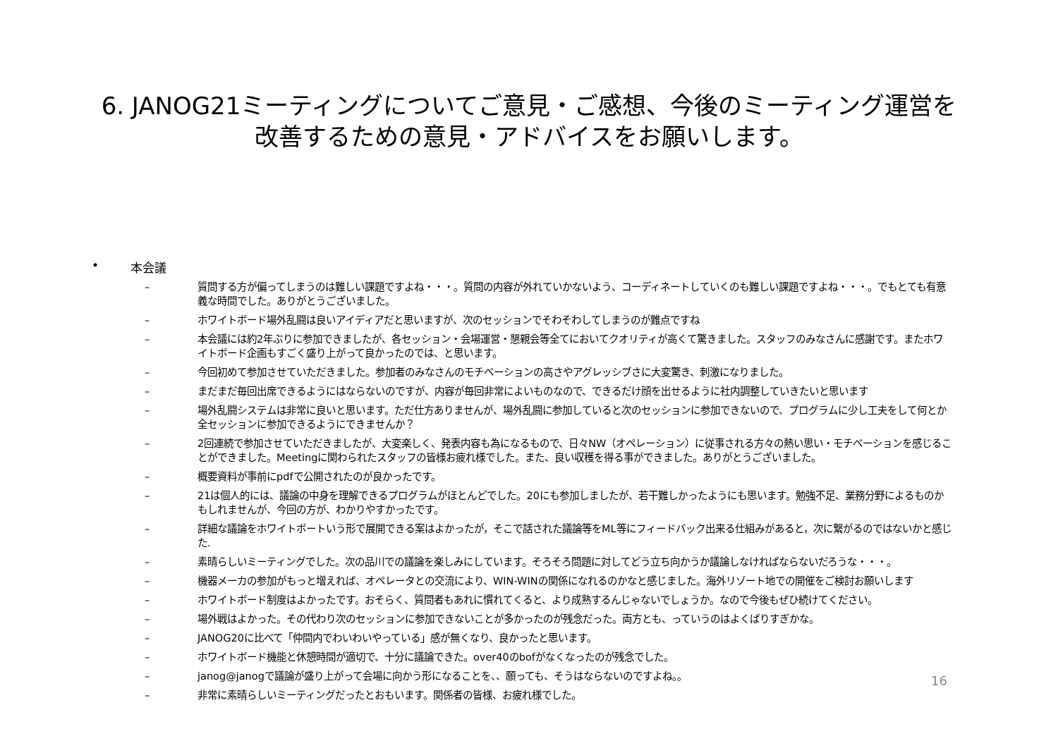6. JANOG21ミーティングについてご意見・ご感想、今後のミーティング運営を
改善するための意見・アドバイスをお願いします。
• 本会議
– 質問する方が偏ってしまうのは難しい課題ですよね・・・。質問の内容が外れていかないよう、コーディネートしていくのも難しい課題ですよね・・・。でもとても有意義な時間でした。ありがとうございました。
– ホワイトボード場外乱闘は良いアイディアだと思いますが、次のセッションでそわそわしてしまうのが難点ですね
– 本会議には約2年ぶりに参加できましたが、各セッション・会場運営・懇親会等全てにおいてクオリティが高くて驚きました。スタッフのみなさんに感謝です。またホワイトボード企画もすごく盛り上がって良かったのでは、と思います。
– 今回初めて参加させていただきました。参加者のみなさんのモチベーションの高さやアグレッシブさに大変驚き、刺激になりました。
– まだまだ毎回出席できるようにはならないのですが、内容が毎回非常によいものなので、できるだけ顔を出せるように社内調整していきたいと思います
– 場外乱闘システムは非常に良いと思います。ただ仕方ありませんが、場外乱闘に参加していると次のセッションに参加できないので、プログラムに少し工夫をして何とか全セッションに参加できるようにできませんか？
– 2回連続で参加させていただきましたが、大変楽しく、発表内容も為になるもので、日々NW（オペレーション）に従事される方々の熱い思い・モチベーションを感じることができました。Meetingに関わられたスタッフの皆様お疲れ様でした。また、良い収穫を得る事ができました。ありがとうございました。
– 概要資料が事前にpdfで公開されたのが良かったです。
– 21は個人的には、議論の中身を理解できるプログラムがほとんどでした。20にも参加しましたが、若干難しかったようにも思います。勉強不足、業務分野によるものかもしれませんが、今回の方が、わかりやすかったです。
– 詳細な議論をホワイトボートいう形で展開できる案はよかったが，そこで話された議論等をML等にフィードバック出来る仕組みがあると，次に繋がるのではないかと感じた.
– 素晴らしいミーティングでした。次の品川での議論を楽しみにしています。そろそろ問題に対してどう立ち向かうか議論しなければならないだろうな・・・。
– 機器メーカの参加がもっと増えれば、オペレータとの交流により、WIN-WINの関係になれるのかなと感じました。海外リゾート地での開催をご検討お願いします
– ホワイトボード制度はよかったです。おそらく、質問者もあれに慣れてくると、より成熟するんじゃないでしょうか。なので今後もぜひ続けてください。
– 場外戦はよかった。その代わり次のセッションに参加できないことが多かったのが残念だった。両方とも、っていうのはよくばりすぎかな。
– JANOG20に比べて「仲間内でわいわいやっている」感が無くなり、良かったと思います。
– ホワイトボード機能と休憩時間が適切で、十分に議論できた。over40のbofがなくなったのが残念でした。
– janog@janogで議論が盛り上がって会場に向かう形になることを、、願っても、そうはならないのですよね。。
– 非常に素晴らしいミーティングだったとおもいます。関係者の皆様、お疲れ様でした。
16